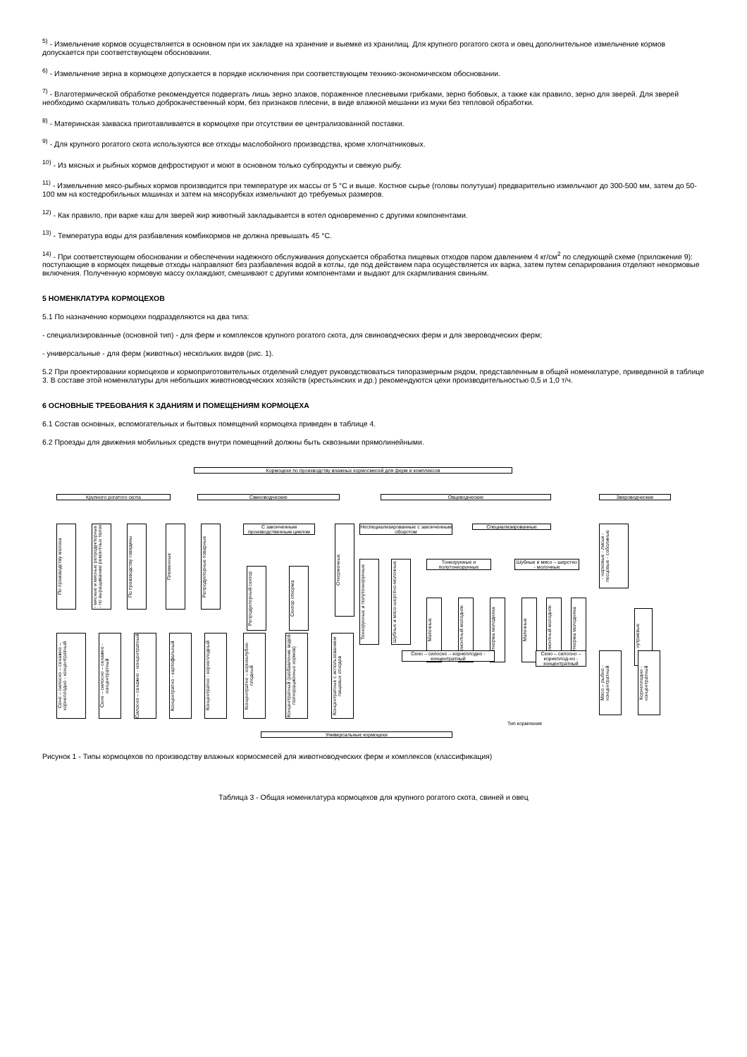<sup>5)</sup> - Измельчение кормов осуществляется в основном при их закладке на хранение и выемке из хранилищ. Для крупного рогатого скота и овец дополнительное измельчение кормов допускается при соответствующем обосновании.
<sup>6)</sup> - Измельчение зерна в кормоцехе допускается в порядке исключения при соответствующем технико-экономическом обосновании.
<sup>7)</sup> - Влаготермической обработке рекомендуется подвергать лишь зерно злаков, пораженное плесневыми грибками, зерно бобовых, а также как правило, зерно для зверей. Для зверей необходимо скармливать только доброкачественный корм, без признаков плесени, в виде влажной мешанки из муки без тепловой обработки.
<sup>8)</sup> - Материнская закваска приготавливается в кормоцехе при отсутствии ее централизованной поставки.
<sup>9)</sup> - Для крупного рогатого скота используются все отходы маслобойного производства, кроме хлопчатниковых.
<sup>10)</sup> - Из мясных и рыбных кормов дефростируют и моют в основном только субпродукты и свежую рыбу.
<sup>11)</sup> - Измельчение мясо-рыбных кормов производится при температуре их массы от 5 °С и выше. Костное сырье (головы полутуши) предварительно измельчают до 300-500 мм, затем до 50-100 мм на костедробильных машинах и затем на мясорубках измельчают до требуемых размеров.
<sup>12)</sup> - Как правило, при варке каш для зверей жир животный закладывается в котел одновременно с другими компонентами.
<sup>13)</sup> - Температура воды для разбавления комбикормов не должна превышать 45 °С.
<sup>14)</sup> - При соответствующем обосновании и обеспечении надежного обслуживания допускается обработка пищевых отходов паром давлением 4 кг/см<sup>2</sup> по следующей схеме (приложение 9): поступающие в кормоцех пищевые отходы направляют без разбавления водой в котлы, где под действием пара осуществляется их варка, затем путем сепарирования отделяют некормовые включения. Полученную кормовую массу охлаждают, смешивают с другими компонентами и выдают для скармливания свиньям.
5 НОМЕНКЛАТУРА КОРМОЦЕХОВ
5.1 По назначению кормоцехи подразделяются на два типа:
- специализированные (основной тип) - для ферм и комплексов крупного рогатого скота, для свиноводческих ферм и для звероводческих ферм;
- универсальные - для ферм (животных) нескольких видов (рис. 1).
5.2 При проектировании кормоцехов и кормоприготовительных отделений следует руководствоваться типоразмерным рядом, представленным в общей номенклатуре, приведенной в таблице 3. В составе этой номенклатуры для небольших животноводческих хозяйств (крестьянских и др.) рекомендуются цехи производительностью 0,5 и 1,0 т/ч.
6 ОСНОВНЫЕ ТРЕБОВАНИЯ К ЗДАНИЯМ И ПОМЕЩЕНИЯМ КОРМОЦЕХА
6.1 Состав основных, вспомогательных и бытовых помещений кормоцеха приведен в таблице 4.
6.2 Проезды для движения мобильных средств внутри помещений должны быть сквозными прямолинейными.
Кормоцехи по производству влажных кормосмесей для ферм и комплексов
Крупного рогатого скота Свиноводческие Овцеводческие Звероводческие
По производству молока
- мясные и мясные репродукторные - по выращиванию ремонтных телок
По производству говядины
Племенные
Репродукторные товарные
С законченным производственным циклом
Репродукторный сектор
Сектор откорма
Откормочные
Неспециализированные с законченным оборотом
Специализированные
Тонкорунные и полутонкорунные
Шубные и мясо-шерстно-молочные
Тонкорунные и полутонкорунные
Шубные и мясо – шерстно - молочные
Маточные
Ремонтный молодняк
Откорма молодняка
Маточные
Ремонтный молодняк
Откорма молодняка
- норковые - лисьи - песцовые - соболиные
- нутриевые
Сено – силосно – сенажно – корнеплодно - концентратный
Сено – силосно – сенажно - концентратный
Силосно – сенажно - концентратный
Концентратно - картофельный
Концентратно - корнеплодный
Концентратно – корнеклубне-плодный
Концентратный (разбавление водой полнорационных кормов)
Концентратные с использованием пищевых отходов
Сено – силосно – корнеплодно - концентратный
Сено – силосно – корнеплод-но - концентратный
Мясо – рыбно - концентратный
Корнеплодно - концентратный
Тип кормления
Универсальные кормоцехи
Рисунок 1 - Типы кормоцехов по производству влажных кормосмесей для животноводческих ферм и комплексов (классификация)
Таблица 3 - Общая номенклатура кормоцехов для крупного рогатого скота, свиней и овец